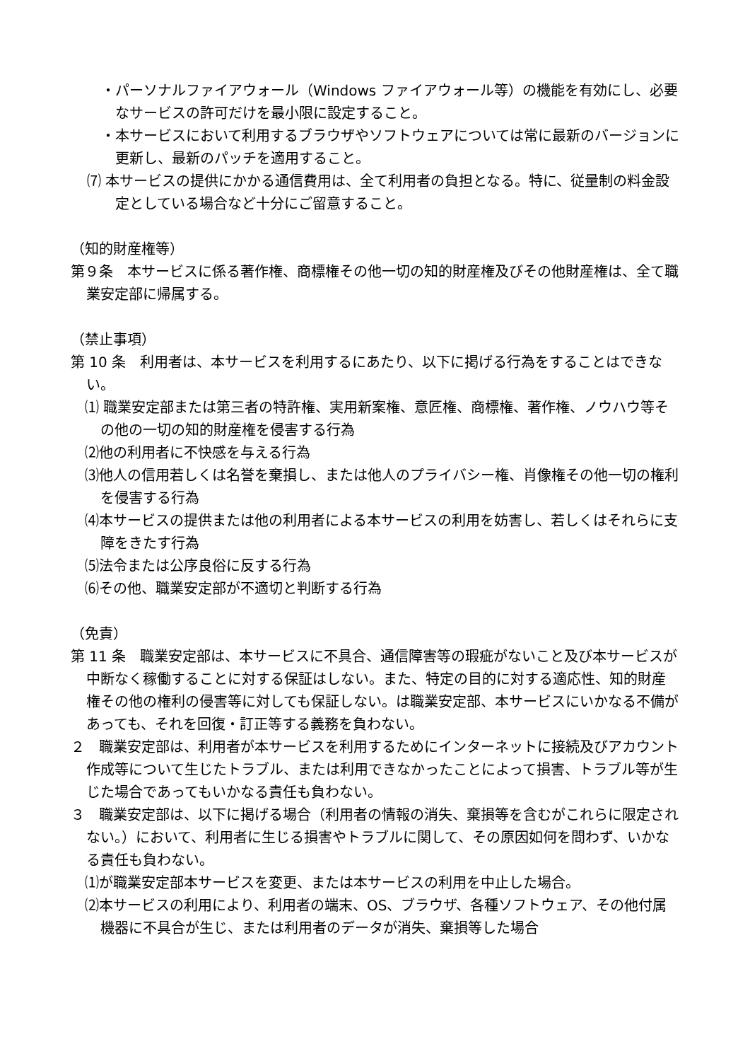・パーソナルファイアウォール（Windows ファイアウォール等）の機能を有効にし、必要なサービスの許可だけを最小限に設定すること。
・本サービスにおいて利用するブラウザやソフトウェアについては常に最新のバージョンに更新し、最新のパッチを適用すること。
⑺ 本サービスの提供にかかる通信費用は、全て利用者の負担となる。特に、従量制の料金設定としている場合など十分にご留意すること。
（知的財産権等）
第９条　本サービスに係る著作権、商標権その他一切の知的財産権及びその他財産権は、全て職業安定部に帰属する。
（禁止事項）
第 10 条　利用者は、本サービスを利用するにあたり、以下に掲げる行為をすることはできない。
⑴ 職業安定部または第三者の特許権、実用新案権、意匠権、商標権、著作権、ノウハウ等その他の一切の知的財産権を侵害する行為
⑵他の利用者に不快感を与える行為
⑶他人の信用若しくは名誉を棄損し、または他人のプライバシー権、肖像権その他一切の権利を侵害する行為
⑷本サービスの提供または他の利用者による本サービスの利用を妨害し、若しくはそれらに支障をきたす行為
⑸法令または公序良俗に反する行為
⑹その他、職業安定部が不適切と判断する行為
（免責）
第 11 条　職業安定部は、本サービスに不具合、通信障害等の瑕疵がないこと及び本サービスが中断なく稼働することに対する保証はしない。また、特定の目的に対する適応性、知的財産権その他の権利の侵害等に対しても保証しない。は職業安定部、本サービスにいかなる不備があっても、それを回復・訂正等する義務を負わない。
２　職業安定部は、利用者が本サービスを利用するためにインターネットに接続及びアカウント作成等について生じたトラブル、または利用できなかったことによって損害、トラブル等が生じた場合であってもいかなる責任も負わない。
３　職業安定部は、以下に掲げる場合（利用者の情報の消失、棄損等を含むがこれらに限定されない。）において、利用者に生じる損害やトラブルに関して、その原因如何を問わず、いかなる責任も負わない。
⑴が職業安定部本サービスを変更、または本サービスの利用を中止した場合。
⑵本サービスの利用により、利用者の端末、OS、ブラウザ、各種ソフトウェア、その他付属機器に不具合が生じ、または利用者のデータが消失、棄損等した場合